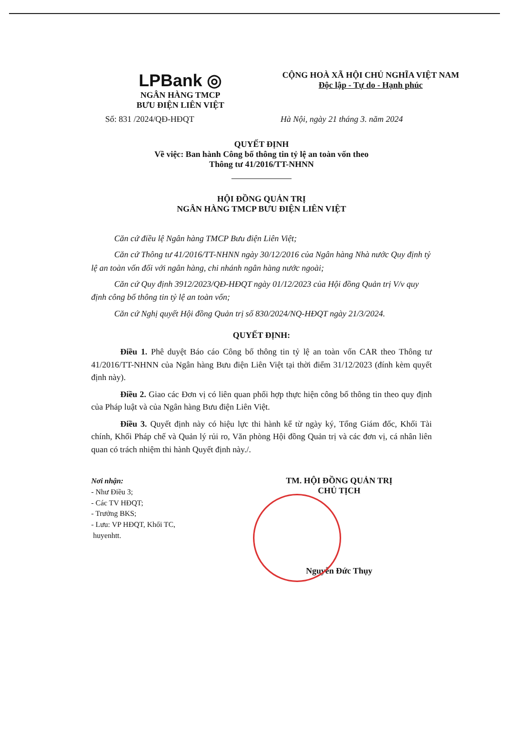LPBank ◎
NGÂN HÀNG TMCP
BƯU ĐIỆN LIÊN VIỆT
CỘNG HOÀ XÃ HỘI CHỦ NGHĨA VIỆT NAM
Độc lập - Tự do - Hạnh phúc
Số: 831 /2024/QĐ-HĐQT Hà Nội, ngày 21 tháng 3. năm 2024
QUYẾT ĐỊNH
Về việc: Ban hành Công bố thông tin tỷ lệ an toàn vốn theo
Thông tư 41/2016/TT-NHNN
HỘI ĐỒNG QUẢN TRỊ
NGÂN HÀNG TMCP BƯU ĐIỆN LIÊN VIỆT
Căn cứ điều lệ Ngân hàng TMCP Bưu điện Liên Việt;
Căn cứ Thông tư 41/2016/TT-NHNN ngày 30/12/2016 của Ngân hàng Nhà nước Quy định tỷ lệ an toàn vốn đối với ngân hàng, chi nhánh ngân hàng nước ngoài;
Căn cứ Quy định 3912/2023/QĐ-HĐQT ngày 01/12/2023 của Hội đồng Quản trị V/v quy định công bố thông tin tỷ lệ an toàn vốn;
Căn cứ Nghị quyết Hội đồng Quản trị số 830/2024/NQ-HĐQT ngày 21/3/2024.
QUYẾT ĐỊNH:
Điều 1. Phê duyệt Báo cáo Công bố thông tin tỷ lệ an toàn vốn CAR theo Thông tư 41/2016/TT-NHNN của Ngân hàng Bưu điện Liên Việt tại thời điểm 31/12/2023 (đính kèm quyết định này).
Điều 2. Giao các Đơn vị có liên quan phối hợp thực hiện công bố thông tin theo quy định của Pháp luật và của Ngân hàng Bưu điện Liên Việt.
Điều 3. Quyết định này có hiệu lực thi hành kể từ ngày ký, Tổng Giám đốc, Khối Tài chính, Khối Pháp chế và Quản lý rủi ro, Văn phòng Hội đồng Quản trị và các đơn vị, cá nhân liên quan có trách nhiệm thi hành Quyết định này./.
Nơi nhận:
- Như Điều 3;
- Các TV HĐQT;
- Trưởng BKS;
- Lưu: VP HĐQT, Khối TC,
huyenhtt.
TM. HỘI ĐỒNG QUẢN TRỊ
CHỦ TỊCH
Nguyễn Đức Thụy